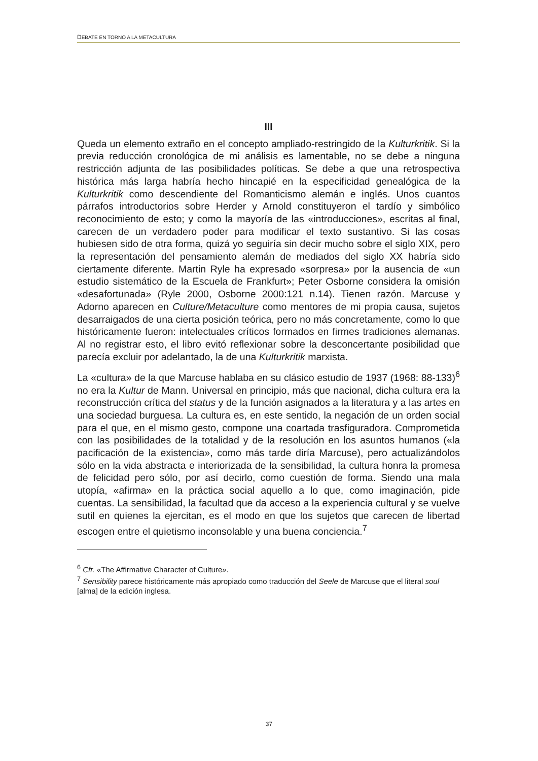DEBATE EN TORNO A LA METACULTURA
III
Queda un elemento extraño en el concepto ampliado-restringido de la Kulturkritik. Si la previa reducción cronológica de mi análisis es lamentable, no se debe a ninguna restricción adjunta de las posibilidades políticas. Se debe a que una retrospectiva histórica más larga habría hecho hincapié en la especificidad genealógica de la Kulturkritik como descendiente del Romanticismo alemán e inglés. Unos cuantos párrafos introductorios sobre Herder y Arnold constituyeron el tardío y simbólico reconocimiento de esto; y como la mayoría de las «introducciones», escritas al final, carecen de un verdadero poder para modificar el texto sustantivo. Si las cosas hubiesen sido de otra forma, quizá yo seguiría sin decir mucho sobre el siglo XIX, pero la representación del pensamiento alemán de mediados del siglo XX habría sido ciertamente diferente. Martin Ryle ha expresado «sorpresa» por la ausencia de «un estudio sistemático de la Escuela de Frankfurt»; Peter Osborne considera la omisión «desafortunada» (Ryle 2000, Osborne 2000:121 n.14). Tienen razón. Marcuse y Adorno aparecen en Culture/Metaculture como mentores de mi propia causa, sujetos desarraigados de una cierta posición teórica, pero no más concretamente, como lo que históricamente fueron: intelectuales críticos formados en firmes tradiciones alemanas. Al no registrar esto, el libro evitó reflexionar sobre la desconcertante posibilidad que parecía excluir por adelantado, la de una Kulturkritik marxista.
La «cultura» de la que Marcuse hablaba en su clásico estudio de 1937 (1968: 88-133)<sup>6</sup> no era la Kultur de Mann. Universal en principio, más que nacional, dicha cultura era la reconstrucción crítica del status y de la función asignados a la literatura y a las artes en una sociedad burguesa. La cultura es, en este sentido, la negación de un orden social para el que, en el mismo gesto, compone una coartada trasfiguradora. Comprometida con las posibilidades de la totalidad y de la resolución en los asuntos humanos («la pacificación de la existencia», como más tarde diría Marcuse), pero actualizándolos sólo en la vida abstracta e interiorizada de la sensibilidad, la cultura honra la promesa de felicidad pero sólo, por así decirlo, como cuestión de forma. Siendo una mala utopía, «afirma» en la práctica social aquello a lo que, como imaginación, pide cuentas. La sensibilidad, la facultad que da acceso a la experiencia cultural y se vuelve sutil en quienes la ejercitan, es el modo en que los sujetos que carecen de libertad escogen entre el quietismo inconsolable y una buena conciencia.<sup>7</sup>
<sup>6</sup> Cfr. «The Affirmative Character of Culture».
<sup>7</sup> Sensibility parece históricamente más apropiado como traducción del Seele de Marcuse que el literal soul [alma] de la edición inglesa.
37